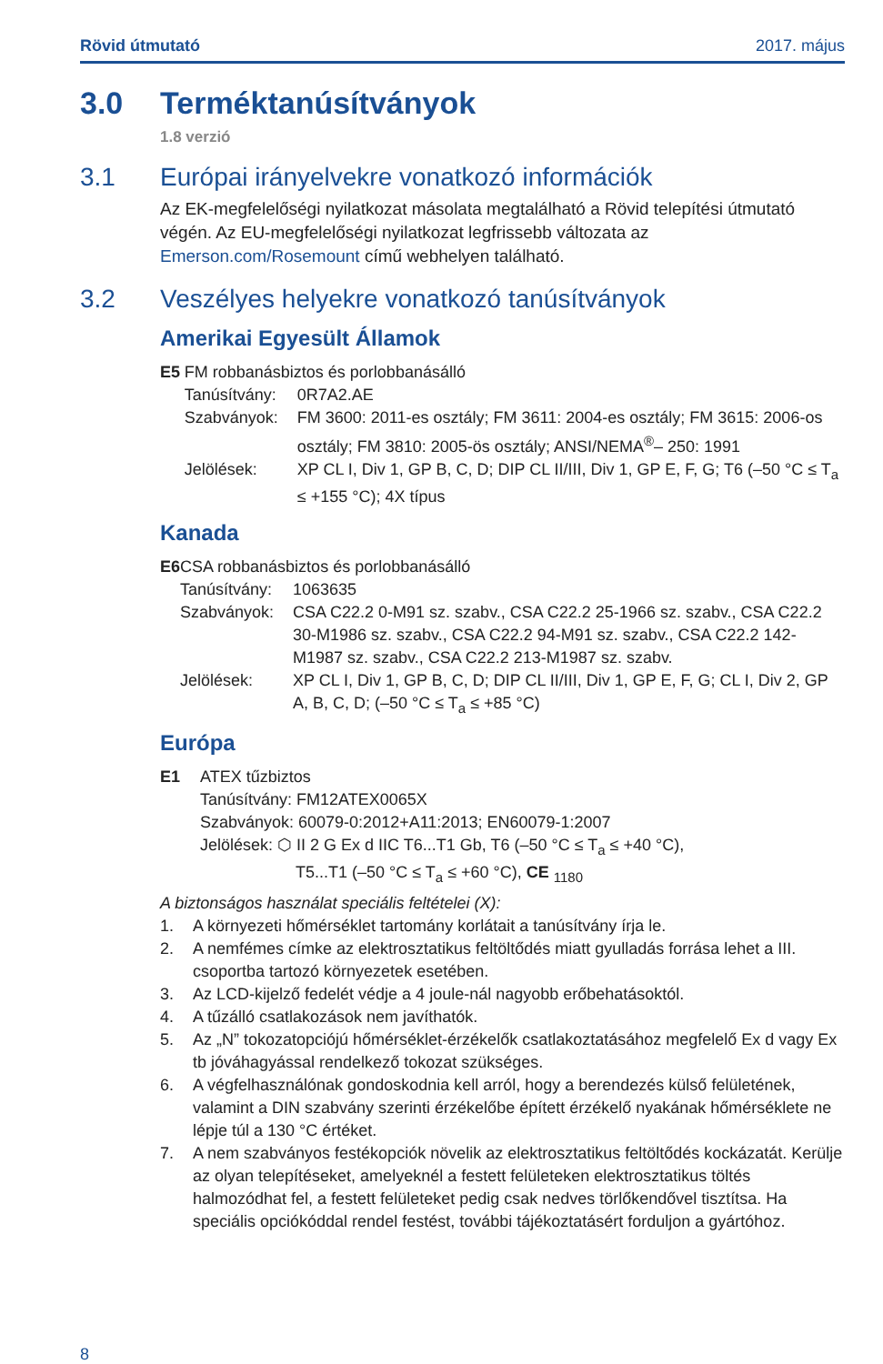Rövid útmutató 2017. május
3.0 Terméktanúsítványok
1.8 verzió
3.1 Európai irányelvekre vonatkozó információk
Az EK-megfelelőségi nyilatkozat másolata megtalálható a Rövid telepítési útmutató végén. Az EU-megfelelőségi nyilatkozat legfrissebb változata az Emerson.com/Rosemount című webhelyen található.
3.2 Veszélyes helyekre vonatkozó tanúsítványok
Amerikai Egyesült Államok
E5 FM robbanásbiztos és porlobbanásálló
Tanúsítvány:
0R7A2.AE
Szabványok: FM 3600: 2011-es osztály; FM 3611: 2004-es osztály; FM 3615: 2006-os osztály; FM 3810: 2005-ös osztály; ANSI/NEMA<sup>®</sup>– 250: 1991
Jelölések: XP CL I, Div 1, GP B, C, D; DIP CL II/III, Div 1, GP E, F, G; T6 (–50 °C ≤ T<sub>a</sub> ≤ +155 °C); 4X típus
Kanada
E6 CSA robbanásbiztos és porlobbanásálló
Tanúsítvány:
1063635
Szabványok: CSA C22.2 0-M91 sz. szabv., CSA C22.2 25-1966 sz. szabv., CSA C22.2 30-M1986 sz. szabv., CSA C22.2 94-M91 sz. szabv., CSA C22.2 142-M1987 sz. szabv., CSA C22.2 213-M1987 sz. szabv.
Jelölések: XP CL I, Div 1, GP B, C, D; DIP CL II/III, Div 1, GP E, F, G; CL I, Div 2, GP A, B, C, D; (–50 °C ≤ T<sub>a</sub> ≤ +85 °C)
Európa
E1 ATEX tűzbiztos
Tanúsítvány: FM12ATEX0065X
Szabványok: 60079-0:2012+A11:2013; EN60079-1:2007
Jelölések: ⬡ II 2 G Ex d IIC T6...T1 Gb, T6 (–50 °C ≤ T<sub>a</sub> ≤ +40 °C),
T5...T1 (–50 °C ≤ T<sub>a</sub> ≤ +60 °C), CE <sub>1180</sub>
A biztonságos használat speciális feltételei (X):
1. A környezeti hőmérséklet tartomány korlátait a tanúsítvány írja le.
2. A nemfémes címke az elektrosztatikus feltöltődés miatt gyulladás forrása lehet a III. csoportba tartozó környezetek esetében.
3. Az LCD-kijelző fedelét védje a 4 joule-nál nagyobb erőbehatásoktól.
4. A tűzálló csatlakozások nem javíthatók.
5. Az „N” tokozatopciójú hőmérséklet-érzékelők csatlakoztatásához megfelelő Ex d vagy Ex tb jóváhagyással rendelkező tokozat szükséges.
6. A végfelhasználónak gondoskodnia kell arról, hogy a berendezés külső felületének, valamint a DIN szabvány szerinti érzékelőbe épített érzékelő nyakának hőmérséklete ne lépje túl a 130 °C értéket.
7. A nem szabványos festékopciók növelik az elektrosztatikus feltöltődés kockázatát. Kerülje az olyan telepítéseket, amelyeknél a festett felületeken elektrosztatikus töltés halmozódhat fel, a festett felületeket pedig csak nedves törlőkendővel tisztítsa. Ha speciális opciókóddal rendel festést, további tájékoztatásért forduljon a gyártóhoz.
8